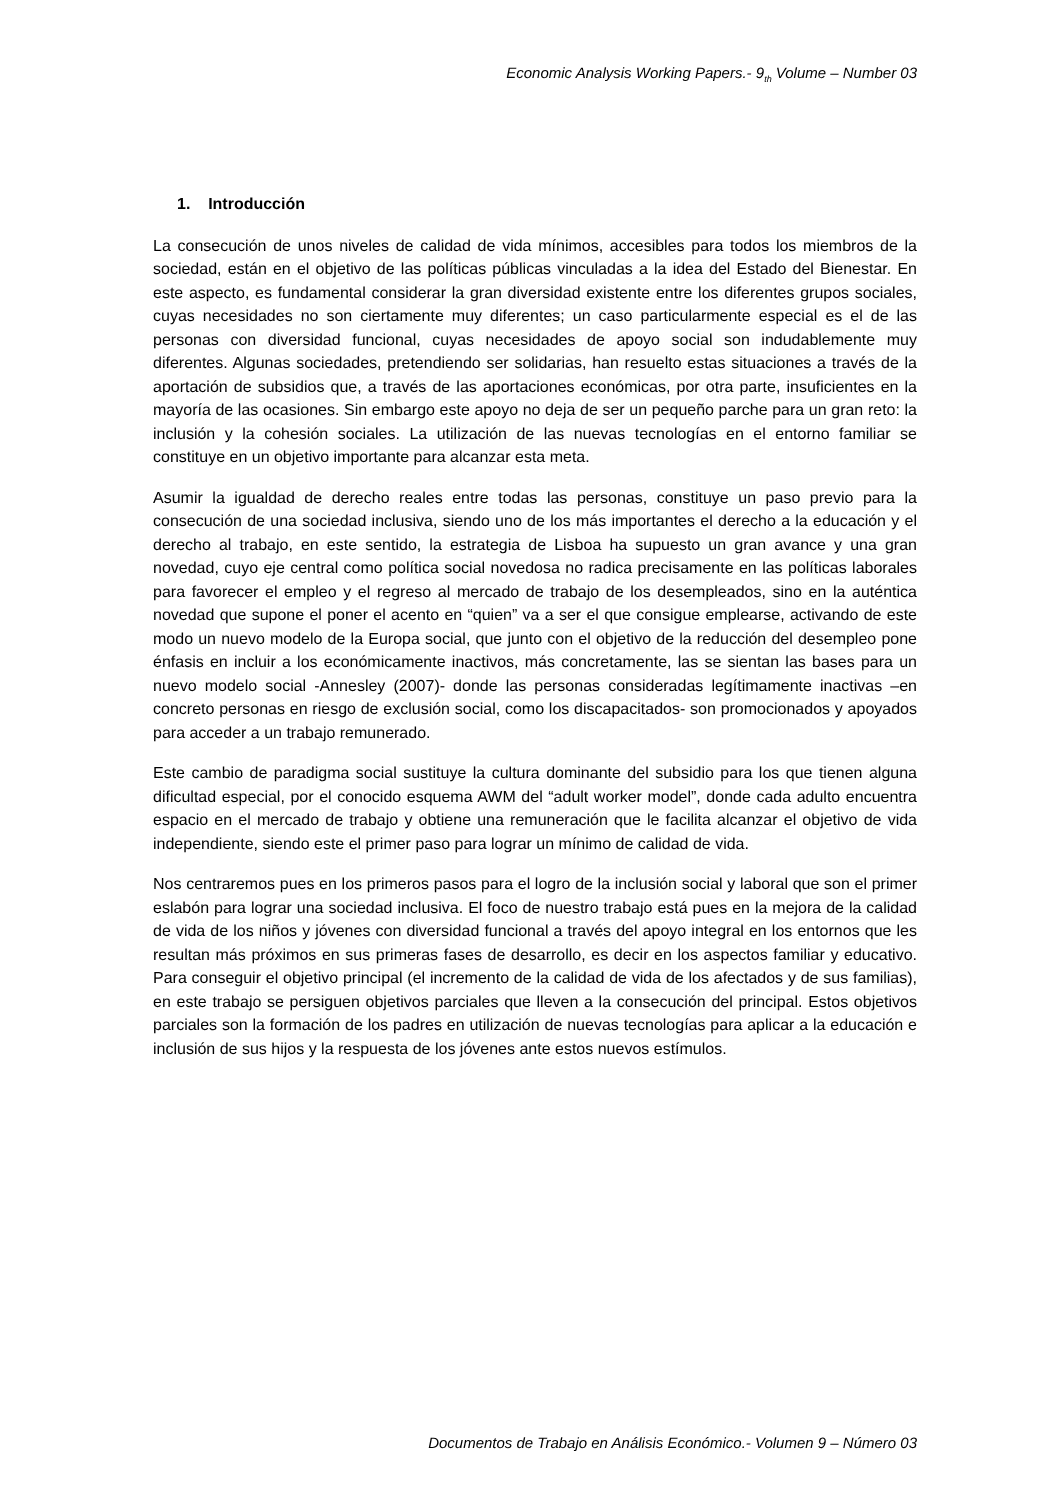Economic Analysis Working Papers.- 9<sub>th</sub> Volume – Number 03
1. Introducción
La consecución de unos niveles de calidad de vida mínimos, accesibles para todos los miembros de la sociedad, están en el objetivo de las políticas públicas vinculadas a la idea del Estado del Bienestar. En este aspecto, es fundamental considerar la gran diversidad existente entre los diferentes grupos sociales, cuyas necesidades no son ciertamente muy diferentes; un caso particularmente especial es el de las personas con diversidad funcional, cuyas necesidades de apoyo social son indudablemente muy diferentes. Algunas sociedades, pretendiendo ser solidarias, han resuelto estas situaciones a través de la aportación de subsidios que, a través de las aportaciones económicas, por otra parte, insuficientes en la mayoría de las ocasiones. Sin embargo este apoyo no deja de ser un pequeño parche para un gran reto: la inclusión y la cohesión sociales. La utilización de las nuevas tecnologías en el entorno familiar se constituye en un objetivo importante para alcanzar esta meta.
Asumir la igualdad de derecho reales entre todas las personas, constituye un paso previo para la consecución de una sociedad inclusiva, siendo uno de los más importantes el derecho a la educación y el derecho al trabajo, en este sentido, la estrategia de Lisboa ha supuesto un gran avance y una gran novedad, cuyo eje central como política social novedosa no radica precisamente en las políticas laborales para favorecer el empleo y el regreso al mercado de trabajo de los desempleados, sino en la auténtica novedad que supone el poner el acento en “quien” va a ser el que consigue emplearse, activando de este modo un nuevo modelo de la Europa social, que junto con el objetivo de la reducción del desempleo pone énfasis en incluir a los económicamente inactivos, más concretamente, las se sientan las bases para un nuevo modelo social -Annesley (2007)- donde las personas consideradas legítimamente inactivas –en concreto personas en riesgo de exclusión social, como los discapacitados- son promocionados y apoyados para acceder a un trabajo remunerado.
Este cambio de paradigma social sustituye la cultura dominante del subsidio para los que tienen alguna dificultad especial, por el conocido esquema AWM del “adult worker model”, donde cada adulto encuentra espacio en el mercado de trabajo y obtiene una remuneración que le facilita alcanzar el objetivo de vida independiente, siendo este el primer paso para lograr un mínimo de calidad de vida.
Nos centraremos pues en los primeros pasos para el logro de la inclusión social y laboral que son el primer eslabón para lograr una sociedad inclusiva. El foco de nuestro trabajo está pues en la mejora de la calidad de vida de los niños y jóvenes con diversidad funcional a través del apoyo integral en los entornos que les resultan más próximos en sus primeras fases de desarrollo, es decir en los aspectos familiar y educativo. Para conseguir el objetivo principal (el incremento de la calidad de vida de los afectados y de sus familias), en este trabajo se persiguen objetivos parciales que lleven a la consecución del principal. Estos objetivos parciales son la formación de los padres en utilización de nuevas tecnologías para aplicar a la educación e inclusión de sus hijos y la respuesta de los jóvenes ante estos nuevos estímulos.
Documentos de Trabajo en Análisis Económico.- Volumen 9 – Número 03